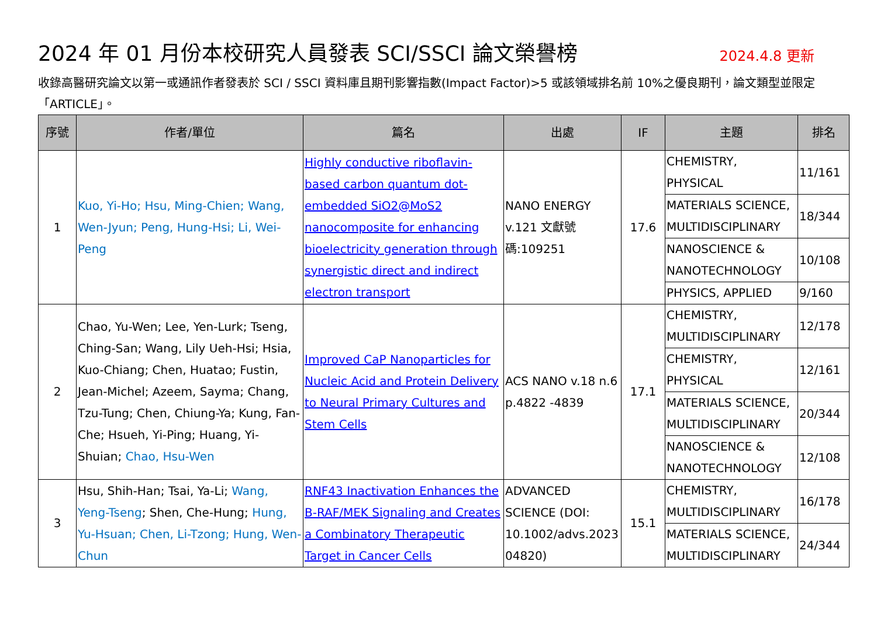2024 年 01 月份本校研究人員發表 SCI/SSCI 論文榮譽榜 2024.4.8 更新
收錄高醫研究論文以第一或通訊作者發表於 SCI / SSCI 資料庫且期刊影響指數(Impact Factor)>5 或該領域排名前 10%之優良期刊，論文類型並限定「ARTICLE」。
| 序號 | 作者/單位 | 篇名 | 出處 | IF | 主題 | 排名 |
| --- | --- | --- | --- | --- | --- | --- |
| 1 | Kuo, Yi-Ho; Hsu, Ming-Chien; Wang, Wen-Jyun; Peng, Hung-Hsi; Li, Wei-Peng | Highly conductive riboflavin-based carbon quantum dot-embedded SiO2@MoS2 nanocomposite for enhancing bioelectricity generation through synergistic direct and indirect electron transport | NANO ENERGY v.121 文獻號碼:109251 | 17.6 | CHEMISTRY, PHYSICAL | 11/161 |
| | | | | | MATERIALS SCIENCE, MULTIDISCIPLINARY | 18/344 |
| | | | | | NANOSCIENCE & NANOTECHNOLOGY | 10/108 |
| | | | | | PHYSICS, APPLIED | 9/160 |
| 2 | Chao, Yu-Wen; Lee, Yen-Lurk; Tseng, Ching-San; Wang, Lily Ueh-Hsi; Hsia, Kuo-Chiang; Chen, Huatao; Fustin, Jean-Michel; Azeem, Sayma; Chang, Tzu-Tung; Chen, Chiung-Ya; Kung, Fan-Che; Hsueh, Yi-Ping; Huang, Yi-Shuian; Chao, Hsu-Wen | Improved CaP Nanoparticles for Nucleic Acid and Protein Delivery to Neural Primary Cultures and Stem Cells | ACS NANO v.18 n.6 p.4822 -4839 | 17.1 | CHEMISTRY, MULTIDISCIPLINARY | 12/178 |
| | | | | | CHEMISTRY, PHYSICAL | 12/161 |
| | | | | | MATERIALS SCIENCE, MULTIDISCIPLINARY | 20/344 |
| | | | | | NANOSCIENCE & NANOTECHNOLOGY | 12/108 |
| 3 | Hsu, Shih-Han; Tsai, Ya-Li; Wang, Yeng-Tseng ; Shen, Che-Hung; Hung, Yu-Hsuan; Chen, Li-Tzong; Hung, Wen-Chun | RNF43 Inactivation Enhances the B-RAF/MEK Signaling and Creates a Combinatory Therapeutic Target in Cancer Cells | ADVANCED SCIENCE (DOI: 10.1002/advs.2023 04820) | 15.1 | CHEMISTRY, MULTIDISCIPLINARY | 16/178 |
| | | | | | MATERIALS SCIENCE, MULTIDISCIPLINARY | 24/344 |